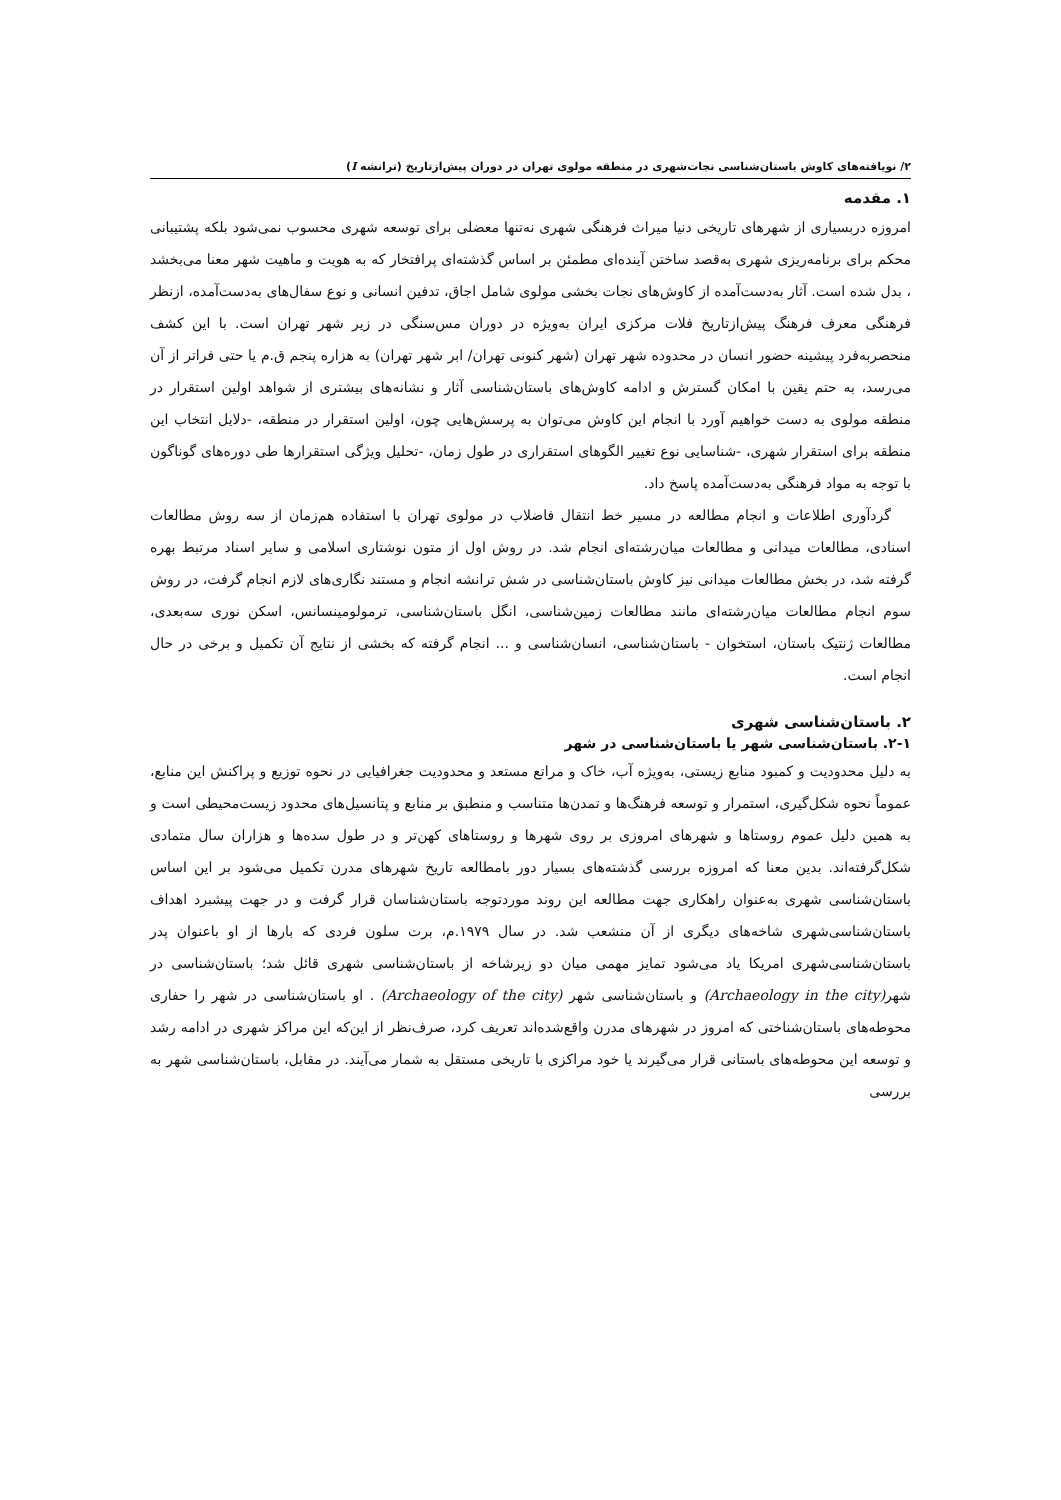۲/ نویافته‌های کاوش باستان‌شناسی نجات‌شهری در منطقه مولوی تهران در دوران پیش‌ازتاریخ (ترانشه I)
۱. مقدمه
امروزه دربسیاری از شهرهای تاریخی دنیا میراث فرهنگی شهری نه‌تنها معضلی برای توسعه شهری محسوب نمی‌شود بلکه پشتیبانی محکم برای برنامه‌ریزی شهری به‌قصد ساختن آینده‌ای مطمئن بر اساس گذشته‌ای پرافتخار که به هویت و ماهیت شهر معنا می‌بخشد ، بدل شده است. آثار به‌دست‌آمده از کاوش‌های نجات بخشی مولوی شامل اجاق، تدفین انسانی و نوع سفال‌های به‌دست‌آمده، ازنظر فرهنگی معرف فرهنگ پیش‌ازتاریخ فلات مرکزی ایران به‌ویژه در دوران مس‌سنگی در زیر شهر تهران است. با این کشف منحصربه‌فرد پیشینه حضور انسان در محدوده شهر تهران (شهر کنونی تهران/ ابر شهر تهران) به هزاره پنجم ق.م یا حتی فراتر از آن می‌رسد، به حتم یقین با امکان گسترش و ادامه کاوش‌های باستان‌شناسی آثار و نشانه‌های بیشتری از شواهد اولین استقرار در منطقه مولوی به دست خواهیم آورد با انجام این کاوش می‌توان به پرسش‌هایی چون، اولین استقرار در منطقه، -دلایل انتخاب این منطقه برای استقرار شهری، -شناسایی نوع تغییر الگوهای استقراری در طول زمان، -تحلیل ویژگی استقرارها طی دوره‌های گوناگون با توجه به مواد فرهنگی به‌دست‌آمده پاسخ داد.
گردآوری اطلاعات و انجام مطالعه در مسیر خط انتقال فاضلاب در مولوی تهران با استفاده هم‌زمان از سه روش مطالعات اسنادی، مطالعات میدانی و مطالعات میان‌رشته‌ای انجام شد. در روش اول از متون نوشتاری اسلامی و سایر اسناد مرتبط بهره گرفته شد، در بخش مطالعات میدانی نیز کاوش باستان‌شناسی در شش ترانشه انجام و مستند نگاری‌های لازم انجام گرفت، در روش سوم انجام مطالعات میان‌رشته‌ای مانند مطالعات زمین‌شناسی، انگل باستان‌شناسی، ترمولومینسانس، اسکن نوری سه‌بعدی، مطالعات ژنتیک باستان، استخوان - باستان‌شناسی، انسان‌شناسی و ... انجام گرفته که بخشی از نتایج آن تکمیل و برخی در حال انجام است.
۲. باستان‌شناسی شهری
۲-۱. باستان‌شناسی شهر یا باستان‌شناسی در شهر
به دلیل محدودیت و کمبود منابع زیستی، به‌ویژه آب، خاک و مراتع مستعد و محدودیت جغرافیایی در نحوه توزیع و پراکنش این منابع، عموماً نحوه شکل‌گیری، استمرار و توسعه فرهنگ‌ها و تمدن‌ها متناسب و منطبق بر منابع و پتانسیل‌های محدود زیست‌محیطی است و به همین دلیل عموم روستاها و شهرهای امروزی بر روی شهرها و روستاهای کهن‌تر و در طول سده‌ها و هزاران سال متمادی شکل‌گرفته‌اند. بدین معنا که امروزه بررسی گذشته‌های بسیار دور بامطالعه تاریخ شهرهای مدرن تکمیل می‌شود بر این اساس باستان‌شناسی شهری به‌عنوان راهکاری جهت مطالعه این روند موردتوجه باستان‌شناسان قرار گرفت و در جهت پیشبرد اهداف باستان‌شناسی‌شهری شاخه‌های دیگری از آن منشعب شد. در سال ۱۹۷۹.م، برت سلون فردی که بارها از او باعنوان پدر باستان‌شناسی‌شهری امریکا یاد می‌شود تمایز مهمی میان دو زیرشاخه از باستان‌شناسی شهری قائل شد؛ باستان‌شناسی در شهر(Archaeology in the city) و باستان‌شناسی شهر (Archaeology of the city) . او باستان‌شناسی در شهر را حفاری محوطه‌های باستان‌شناختی که امروز در شهرهای مدرن واقع‌شده‌اند تعریف کرد، صرف‌نظر از این‌که این مراکز شهری در ادامه رشد و توسعه این محوطه‌های باستانی قرار می‌گیرند یا خود مراکزی با تاریخی مستقل به شمار می‌آیند. در مقابل، باستان‌شناسی شهر به بررسی